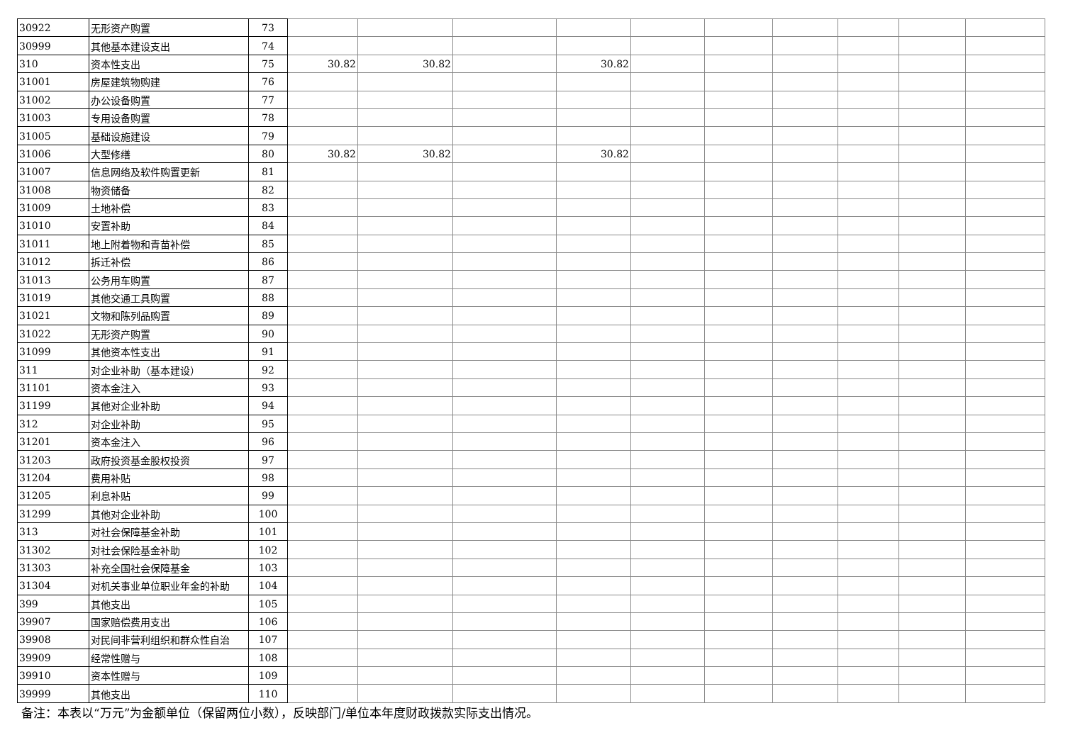| 30922 | 无形资产购置 | 73 | | | | | | | | | | |
| 30999 | 其他基本建设支出 | 74 | | | | | | | | | | |
| 310 | 资本性支出 | 75 | 30.82 | 30.82 | | 30.82 | | | | | | |
| 31001 | 房屋建筑物购建 | 76 | | | | | | | | | | |
| 31002 | 办公设备购置 | 77 | | | | | | | | | | |
| 31003 | 专用设备购置 | 78 | | | | | | | | | | |
| 31005 | 基础设施建设 | 79 | | | | | | | | | | |
| 31006 | 大型修缮 | 80 | 30.82 | 30.82 | | 30.82 | | | | | | |
| 31007 | 信息网络及软件购置更新 | 81 | | | | | | | | | | |
| 31008 | 物资储备 | 82 | | | | | | | | | | |
| 31009 | 土地补偿 | 83 | | | | | | | | | | |
| 31010 | 安置补助 | 84 | | | | | | | | | | |
| 31011 | 地上附着物和青苗补偿 | 85 | | | | | | | | | | |
| 31012 | 拆迁补偿 | 86 | | | | | | | | | | |
| 31013 | 公务用车购置 | 87 | | | | | | | | | | |
| 31019 | 其他交通工具购置 | 88 | | | | | | | | | | |
| 31021 | 文物和陈列品购置 | 89 | | | | | | | | | | |
| 31022 | 无形资产购置 | 90 | | | | | | | | | | |
| 31099 | 其他资本性支出 | 91 | | | | | | | | | | |
| 311 | 对企业补助（基本建设） | 92 | | | | | | | | | | |
| 31101 | 资本金注入 | 93 | | | | | | | | | | |
| 31199 | 其他对企业补助 | 94 | | | | | | | | | | |
| 312 | 对企业补助 | 95 | | | | | | | | | | |
| 31201 | 资本金注入 | 96 | | | | | | | | | | |
| 31203 | 政府投资基金股权投资 | 97 | | | | | | | | | | |
| 31204 | 费用补贴 | 98 | | | | | | | | | | |
| 31205 | 利息补贴 | 99 | | | | | | | | | | |
| 31299 | 其他对企业补助 | 100 | | | | | | | | | | |
| 313 | 对社会保障基金补助 | 101 | | | | | | | | | | |
| 31302 | 对社会保险基金补助 | 102 | | | | | | | | | | |
| 31303 | 补充全国社会保障基金 | 103 | | | | | | | | | | |
| 31304 | 对机关事业单位职业年金的补助 | 104 | | | | | | | | | | |
| 399 | 其他支出 | 105 | | | | | | | | | | |
| 39907 | 国家赔偿费用支出 | 106 | | | | | | | | | | |
| 39908 | 对民间非营利组织和群众性自治 | 107 | | | | | | | | | | |
| 39909 | 经常性赠与 | 108 | | | | | | | | | | |
| 39910 | 资本性赠与 | 109 | | | | | | | | | | |
| 39999 | 其他支出 | 110 | | | | | | | | | | |
备注：本表以“万元”为金额单位（保留两位小数），反映部门/单位本年度财政拨款实际支出情况。